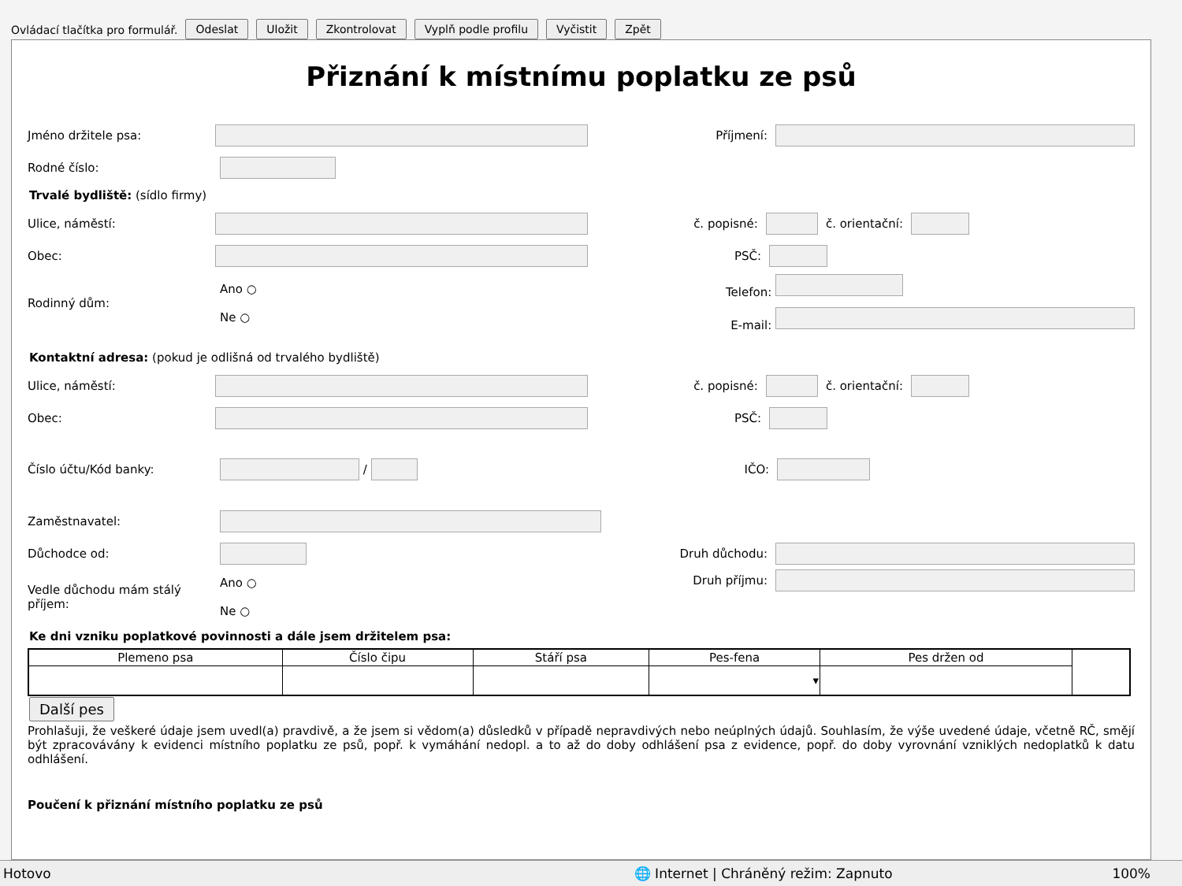Ovládací tlačítka pro formulář. Odeslat Uložit Zkontrolovat Vyplň podle profilu Vyčistit Zpět
Přiznání k místnímu poplatku ze psů
Jméno držitele psa: Příjmení:
Rodné číslo:
Trvalé bydliště: (sídlo firmy)
Ulice, náměstí: č. popisné: č. orientační:
Obec: PSČ:
Rodinný dům: Ano ○
Ne ○
Telefon:
E-mail:
Kontaktní adresa: (pokud je odlišná od trvalého bydliště)
Ulice, náměstí: č. popisné: č. orientační:
Obec: PSČ:
Číslo účtu/Kód banky: /
IČO:
Zaměstnavatel:
Důchodce od: Druh důchodu:
Vedle důchodu mám stálý příjem: Ano ○
Ne ○
Druh příjmu:
Ke dni vzniku poplatkové povinnosti a dále jsem držitelem psa:
| Plemeno psa | Číslo čipu | Stáří psa | Pes-fena | Pes držen od | |
| --- | --- | --- | --- | --- | --- |
| | | | ▾ | | |
Další pes
Prohlašuji, že veškeré údaje jsem uvedl(a) pravdivě, a že jsem si vědom(a) důsledků v případě nepravdivých nebo neúplných údajů. Souhlasím, že výše uvedené údaje, včetně RČ, smějí být zpracovávány k evidenci místního poplatku ze psů, popř. k vymáhání nedopl. a to až do doby odhlášení psa z evidence, popř. do doby vyrovnání vzniklých nedoplatků k datu odhlášení.
Poučení k přiznání místního poplatku ze psů
Hotovo 🌐 Internet | Chráněný režim: Zapnuto 100%